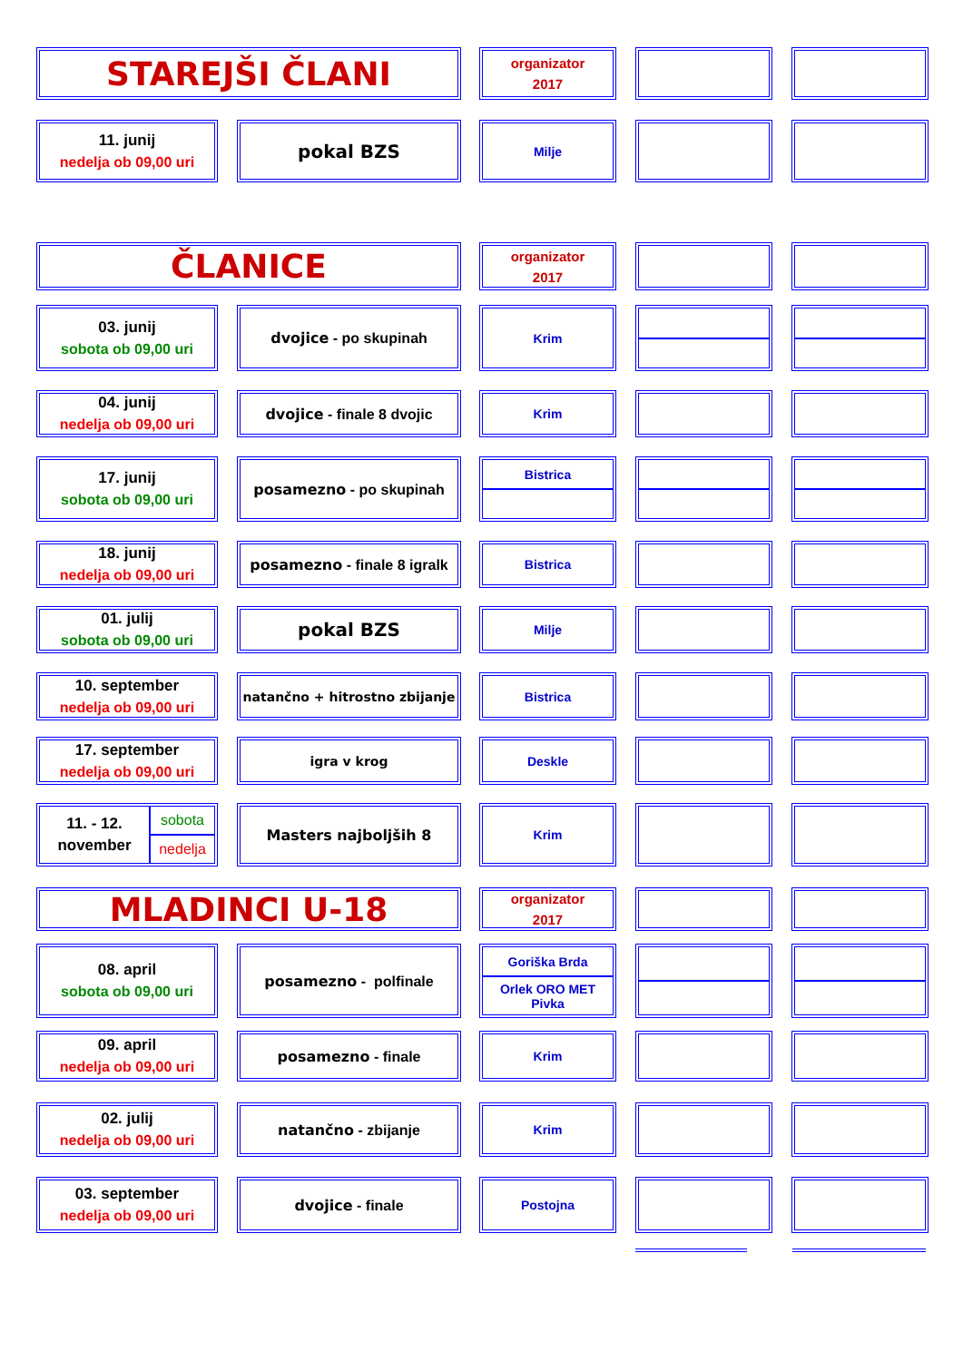STAREJŠI ČLANI
organizator
2017
11. junij
nedelja ob 09,00 uri
pokal BZS
Milje
ČLANICE
organizator
2017
03. junij
sobota ob 09,00 uri
dvojice - po skupinah Krim
04. junij
nedelja ob 09,00 uri
dvojice - finale 8 dvojic Krim
17. junij
sobota ob 09,00 uri
posamezno - po skupinah Bistrica
18. junij
nedelja ob 09,00 uri
posamezno - finale 8 igralk
Bistrica
01. julij
sobota ob 09,00 uri
pokal BZS
Milje
10. september
nedelja ob 09,00 uri
natančno + hitrostno zbijanje Bistrica
17. september
nedelja ob 09,00 uri
igra v krog Deskle
11. - 12.
november
sobota
nedelja
Masters najboljših 8 Krim
MLADINCI U-18
organizator
2017
08. april
sobota ob 09,00 uri
posamezno - polfinale Goriška Brda
Orlek ORO MET
Pivka
09. april
nedelja ob 09,00 uri
posamezno - finale Krim
02. julij
nedelja ob 09,00 uri
natančno - zbijanje Krim
03. september
nedelja ob 09,00 uri
dvojice - finale Postojna